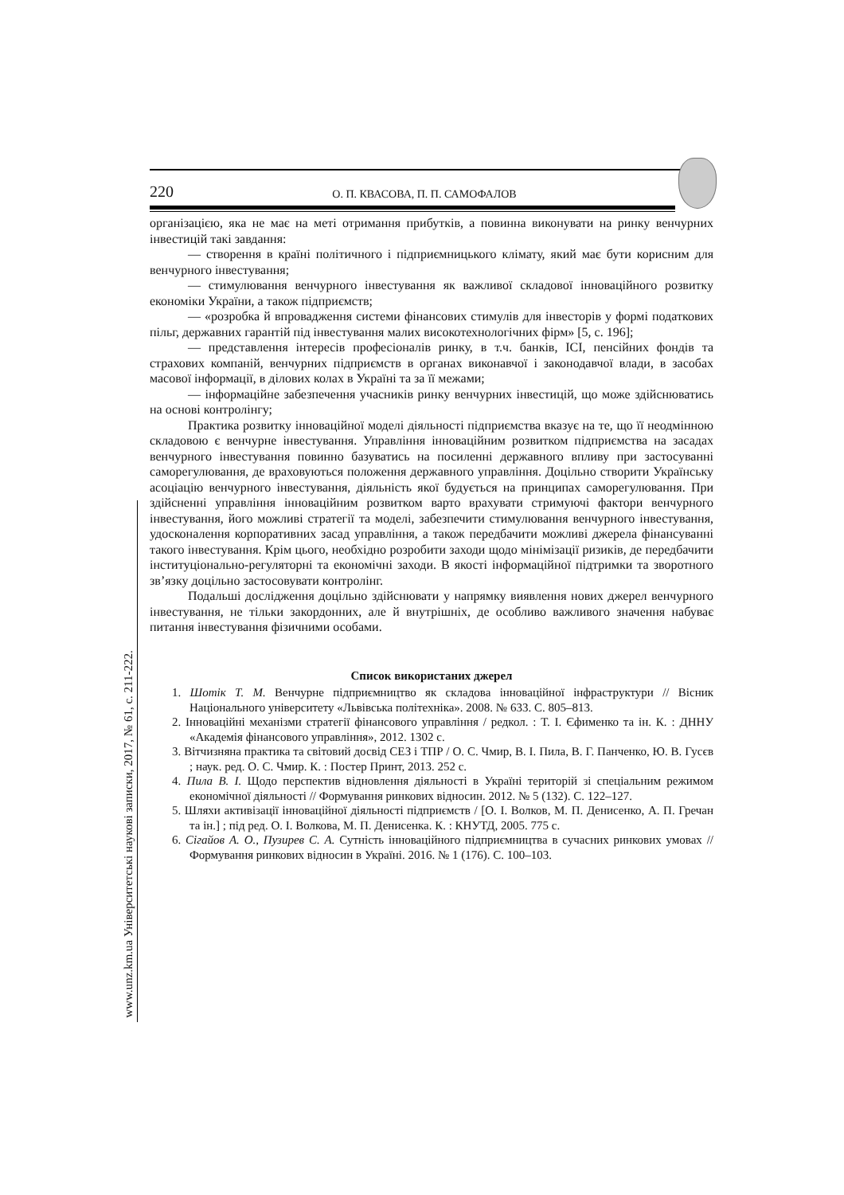220 О. П. КВАСОВА, П. П. САМОФАЛОВ
організацією, яка не має на меті отримання прибутків, а повинна виконувати на ринку венчурних інвестицій такі завдання:
— створення в країні політичного і підприємницького клімату, який має бути корисним для венчурного інвестування;
— стимулювання венчурного інвестування як важливої складової інноваційного розвитку економіки України, а також підприємств;
— «розробка й впровадження системи фінансових стимулів для інвесторів у формі податкових пільг, державних гарантій під інвестування малих високотехнологічних фірм» [5, с. 196];
— представлення інтересів професіоналів ринку, в т.ч. банків, ІСІ, пенсійних фондів та страхових компаній, венчурних підприємств в органах виконавчої і законодавчої влади, в засобах масової інформації, в ділових колах в Україні та за її межами;
— інформаційне забезпечення учасників ринку венчурних інвестицій, що може здійснюватись на основі контролінгу;
Практика розвитку інноваційної моделі діяльності підприємства вказує на те, що її неодмінною складовою є венчурне інвестування. Управління інноваційним розвитком підприємства на засадах венчурного інвестування повинно базуватись на посиленні державного впливу при застосуванні саморегулювання, де враховуються положення державного управління. Доцільно створити Українську асоціацію венчурного інвестування, діяльність якої будується на принципах саморегулювання. При здійсненні управління інноваційним розвитком варто врахувати стримуючі фактори венчурного інвестування, його можливі стратегії та моделі, забезпечити стимулювання венчурного інвестування, удосконалення корпоративних засад управління, а також передбачити можливі джерела фінансуванні такого інвестування. Крім цього, необхідно розробити заходи щодо мінімізації ризиків, де передбачити інституціонально-регуляторні та економічні заходи. В якості інформаційної підтримки та зворотного зв’язку доцільно застосовувати контролінг.
Подальші дослідження доцільно здійснювати у напрямку виявлення нових джерел венчурного інвестування, не тільки закордонних, але й внутрішніх, де особливо важливого значення набуває питання інвестування фізичними особами.
Список використаних джерел
1. Шотік Т. М. Венчурне підприємництво як складова інноваційної інфраструктури // Вісник Національного університету «Львівська політехніка». 2008. № 633. С. 805–813.
2. Інноваційні механізми стратегії фінансового управління / редкол. : Т. І. Єфименко та ін. К. : ДННУ «Академія фінансового управління», 2012. 1302 с.
3. Вітчизняна практика та світовий досвід СЕЗ і ТПР / О. С. Чмир, В. І. Пила, В. Г. Панченко, Ю. В. Гусєв ; наук. ред. О. С. Чмир. К. : Постер Принт, 2013. 252 с.
4. Пила В. І. Щодо перспектив відновлення діяльності в Україні територій зі спеціальним режимом економічної діяльності // Формування ринкових відносин. 2012. № 5 (132). С. 122–127.
5. Шляхи активізації інноваційної діяльності підприємств / [О. І. Волков, М. П. Денисенко, А. П. Гречан та ін.] ; під ред. О. І. Волкова, М. П. Денисенка. К. : КНУТД, 2005. 775 с.
6. Сігайов А. О., Пузирев С. А. Сутність інноваційного підприємництва в сучасних ринкових умовах // Формування ринкових відносин в Україні. 2016. № 1 (176). С. 100–103.
www.unz.km.ua Університетські наукові записки, 2017, № 61, с. 211-222.